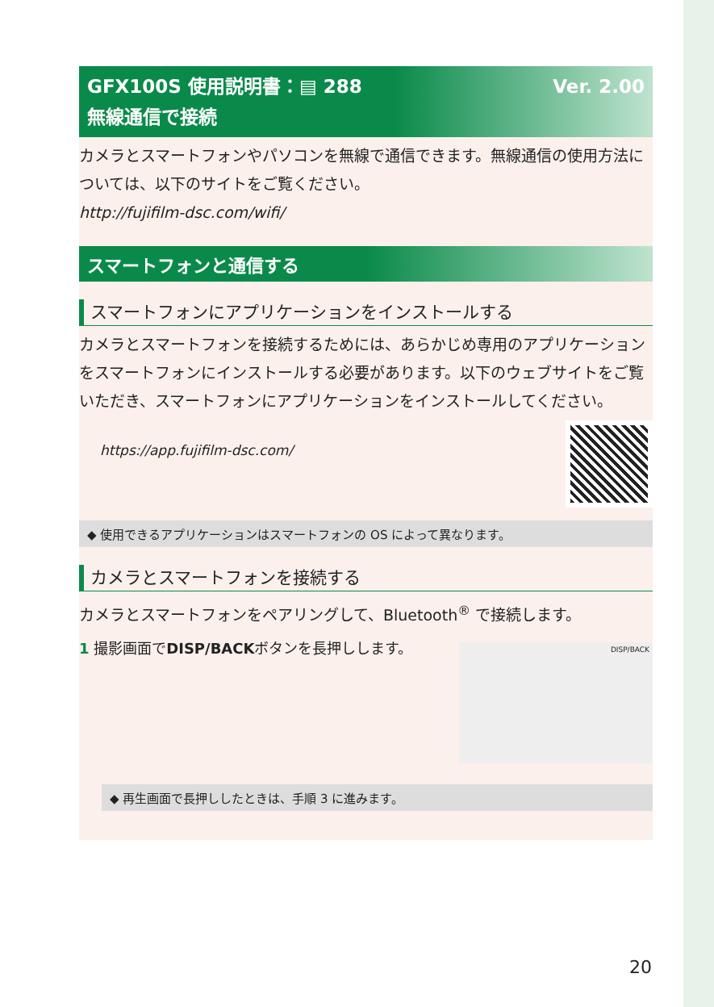Ver. 2.00 GFX100S 使用説明書：▤ 288
無線通信で接続
カメラとスマートフォンやパソコンを無線で通信できます。無線通信の使用方法については、以下のサイトをご覧ください。
http://fujifilm-dsc.com/wifi/
スマートフォンと通信する
スマートフォンにアプリケーションをインストールする
カメラとスマートフォンを接続するためには、あらかじめ専用のアプリケーションをスマートフォンにインストールする必要があります。以下のウェブサイトをご覧いただき、スマートフォンにアプリケーションをインストールしてください。
https://app.fujifilm-dsc.com/
◆ 使用できるアプリケーションはスマートフォンの OS によって異なります。
カメラとスマートフォンを接続する
カメラとスマートフォンをペアリングして、Bluetooth<sup>®</sup> で接続します。
DISP/BACK
1 撮影画面でDISP/BACKボタンを長押しします。
◆ 再生画面で長押ししたときは、手順 3 に進みます。
20